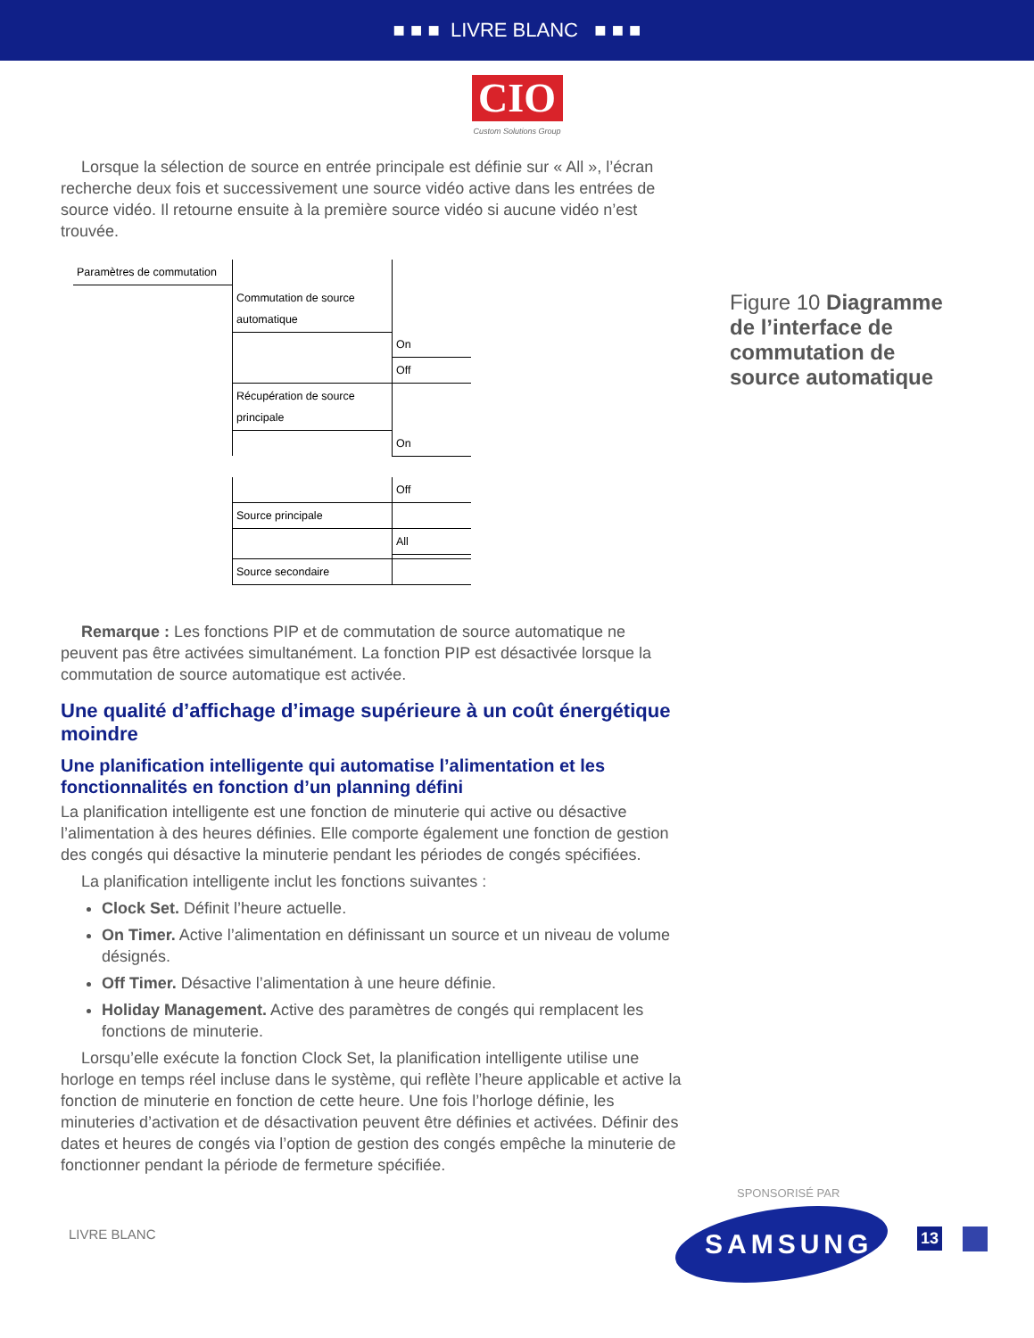■ ■ ■ LIVRE BLANC ■ ■ ■
CIO
Custom Solutions Group
Lorsque la sélection de source en entrée principale est définie sur « All », l’écran recherche deux fois et successivement une source vidéo active dans les entrées de source vidéo. Il retourne ensuite à la première source vidéo si aucune vidéo n’est trouvée.
| Paramètres de commutation | | |
| | Commutation de source automatique | |
| | | On |
| | | Off |
| | Récupération de source principale | |
| | | On |
| | | Off |
| | Source principale | |
| | | All |
| | Source secondaire | |
Remarque : Les fonctions PIP et de commutation de source automatique ne peuvent pas être activées simultanément. La fonction PIP est désactivée lorsque la commutation de source automatique est activée.
Une qualité d’affichage d’image supérieure à un coût énergétique moindre
Une planification intelligente qui automatise l’alimentation et les fonctionnalités en fonction d’un planning défini
La planification intelligente est une fonction de minuterie qui active ou désactive l’alimentation à des heures définies. Elle comporte également une fonction de gestion des congés qui désactive la minuterie pendant les périodes de congés spécifiées.
La planification intelligente inclut les fonctions suivantes :
Clock Set. Définit l’heure actuelle.
On Timer. Active l’alimentation en définissant un source et un niveau de volume désignés.
Off Timer. Désactive l’alimentation à une heure définie.
Holiday Management. Active des paramètres de congés qui remplacent les fonctions de minuterie.
Lorsqu’elle exécute la fonction Clock Set, la planification intelligente utilise une horloge en temps réel incluse dans le système, qui reflète l’heure applicable et active la fonction de minuterie en fonction de cette heure. Une fois l’horloge définie, les minuteries d’activation et de désactivation peuvent être définies et activées. Définir des dates et heures de congés via l’option de gestion des congés empêche la minuterie de fonctionner pendant la période de fermeture spécifiée.
Figure 10 Diagramme de l’interface de commutation de source automatique
SPONSORISÉ PAR
LIVRE BLANC SAMSUNG 13